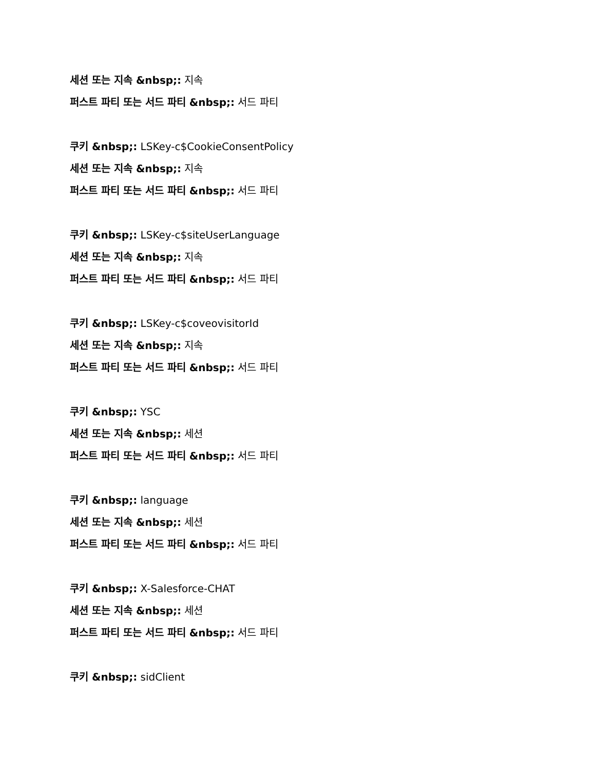세션 또는 지속 &nbsp;: 지속
퍼스트 파티 또는 서드 파티 &nbsp;: 서드 파티
쿠키 &nbsp;: LSKey-c$CookieConsentPolicy
세션 또는 지속 &nbsp;: 지속
퍼스트 파티 또는 서드 파티 &nbsp;: 서드 파티
쿠키 &nbsp;: LSKey-c$siteUserLanguage
세션 또는 지속 &nbsp;: 지속
퍼스트 파티 또는 서드 파티 &nbsp;: 서드 파티
쿠키 &nbsp;: LSKey-c$coveovisitorId
세션 또는 지속 &nbsp;: 지속
퍼스트 파티 또는 서드 파티 &nbsp;: 서드 파티
쿠키 &nbsp;: YSC
세션 또는 지속 &nbsp;: 세션
퍼스트 파티 또는 서드 파티 &nbsp;: 서드 파티
쿠키 &nbsp;: language
세션 또는 지속 &nbsp;: 세션
퍼스트 파티 또는 서드 파티 &nbsp;: 서드 파티
쿠키 &nbsp;: X-Salesforce-CHAT
세션 또는 지속 &nbsp;: 세션
퍼스트 파티 또는 서드 파티 &nbsp;: 서드 파티
쿠키 &nbsp;: sidClient